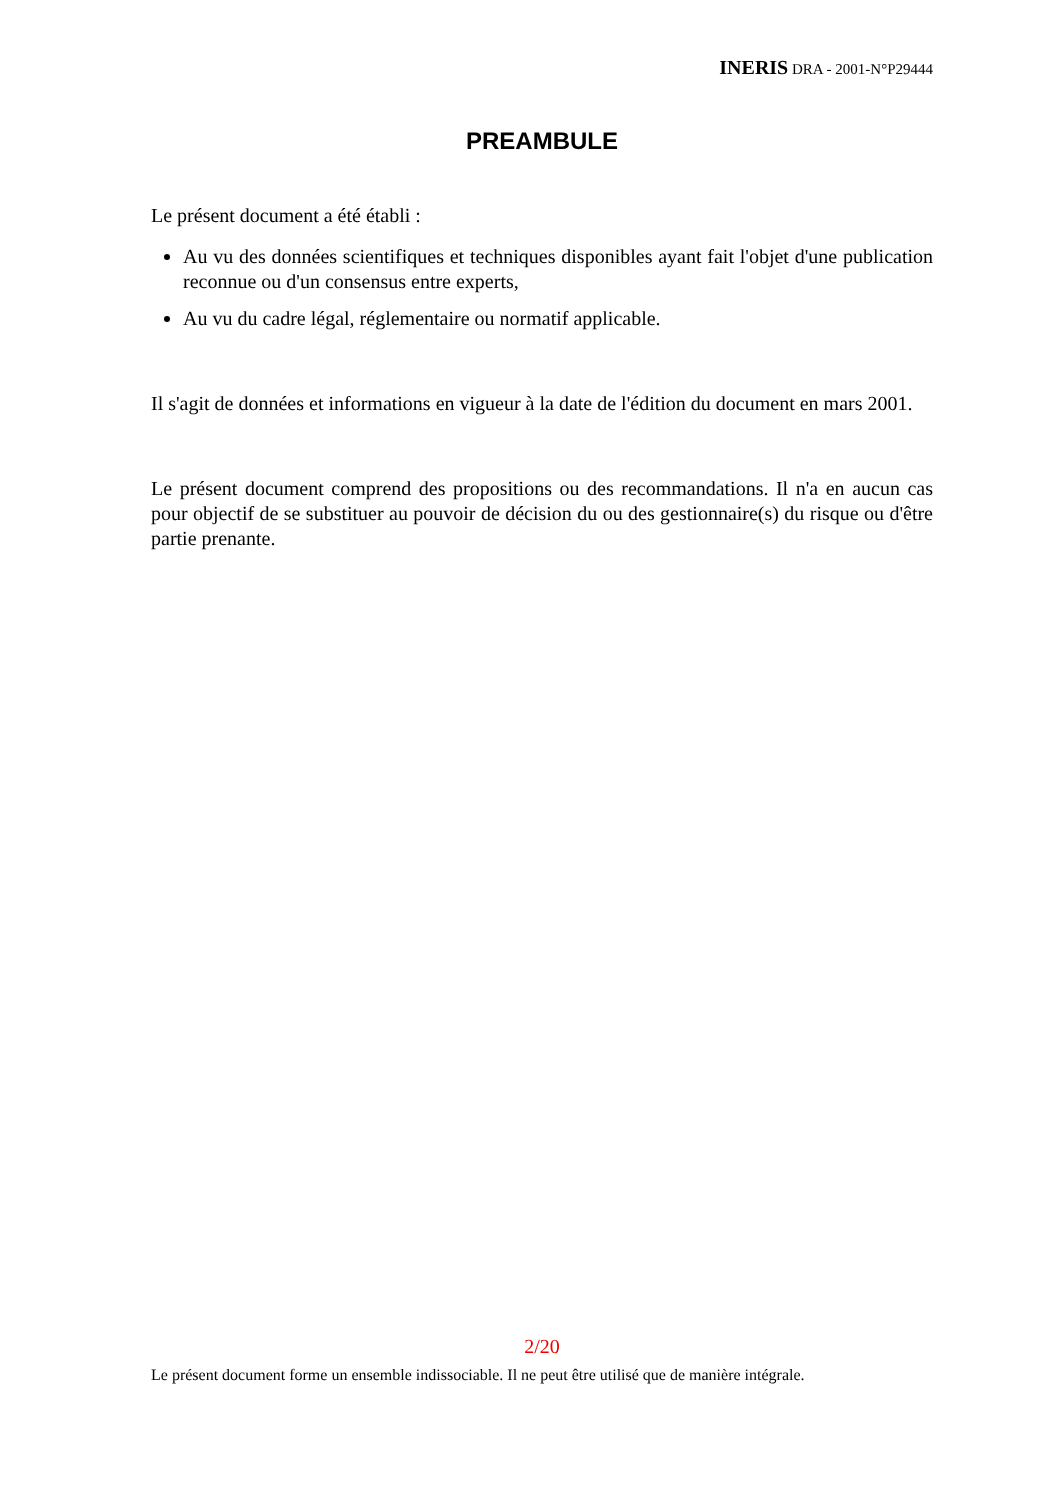INERIS DRA - 2001-N°P29444
PREAMBULE
Le présent document a été établi :
Au vu des données scientifiques et techniques disponibles ayant fait l'objet d'une publication reconnue ou d'un consensus entre experts,
Au vu du cadre légal, réglementaire ou normatif applicable.
Il s'agit de données et informations en vigueur à la date de l'édition du document en mars 2001.
Le présent document comprend des propositions ou des recommandations. Il n'a en aucun cas pour objectif de se substituer au pouvoir de décision du ou des gestionnaire(s) du risque ou d'être partie prenante.
2/20
Le présent document forme un ensemble indissociable. Il ne peut être utilisé que de manière intégrale.